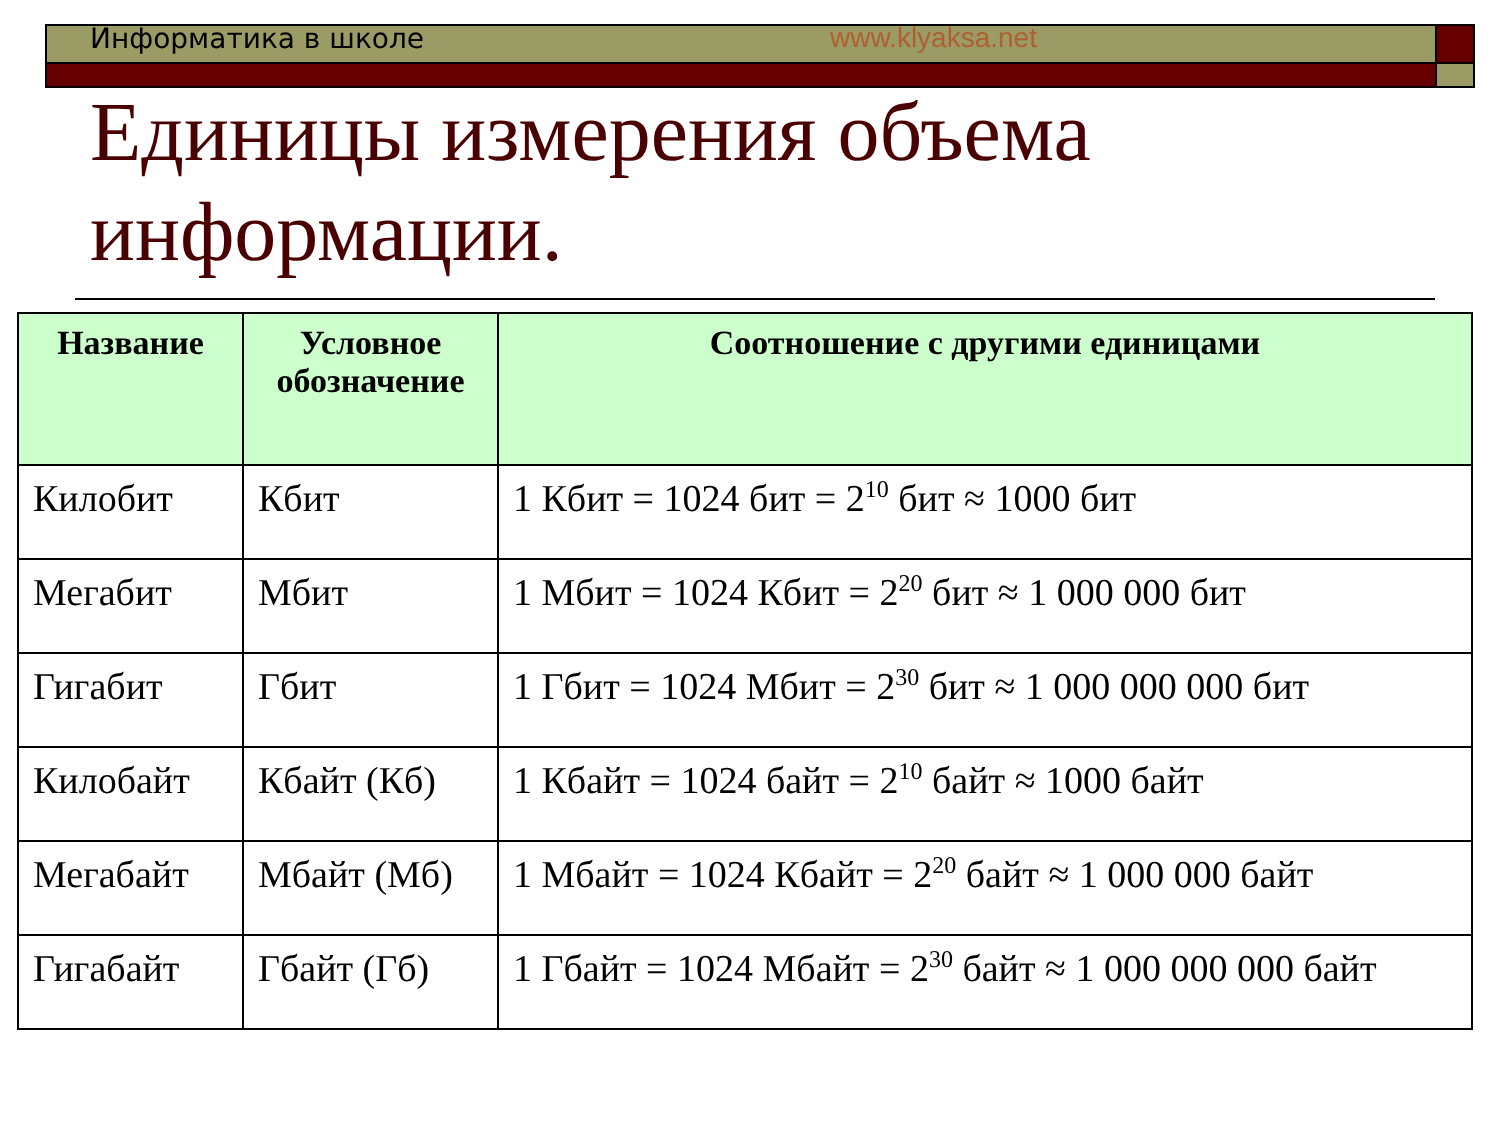Информатика в школе www.klyaksa.net
Единицы измерения объема информации.
| Название | Условное обозначение | Соотношение с другими единицами |
| --- | --- | --- |
| Килобит | Кбит | 1 Кбит = 1024 бит = 2<sup>10</sup> бит ≈ 1000 бит |
| Мегабит | Мбит | 1 Мбит = 1024 Кбит = 2<sup>20</sup> бит ≈ 1 000 000 бит |
| Гигабит | Гбит | 1 Гбит = 1024 Мбит = 2<sup>30</sup> бит ≈ 1 000 000 000 бит |
| Килобайт | Кбайт (Кб) | 1 Кбайт = 1024 байт = 2<sup>10</sup> байт ≈ 1000 байт |
| Мегабайт | Мбайт (Мб) | 1 Мбайт = 1024 Кбайт = 2<sup>20</sup> байт ≈ 1 000 000 байт |
| Гигабайт | Гбайт (Гб) | 1 Гбайт = 1024 Мбайт = 2<sup>30</sup> байт ≈ 1 000 000 000 байт |